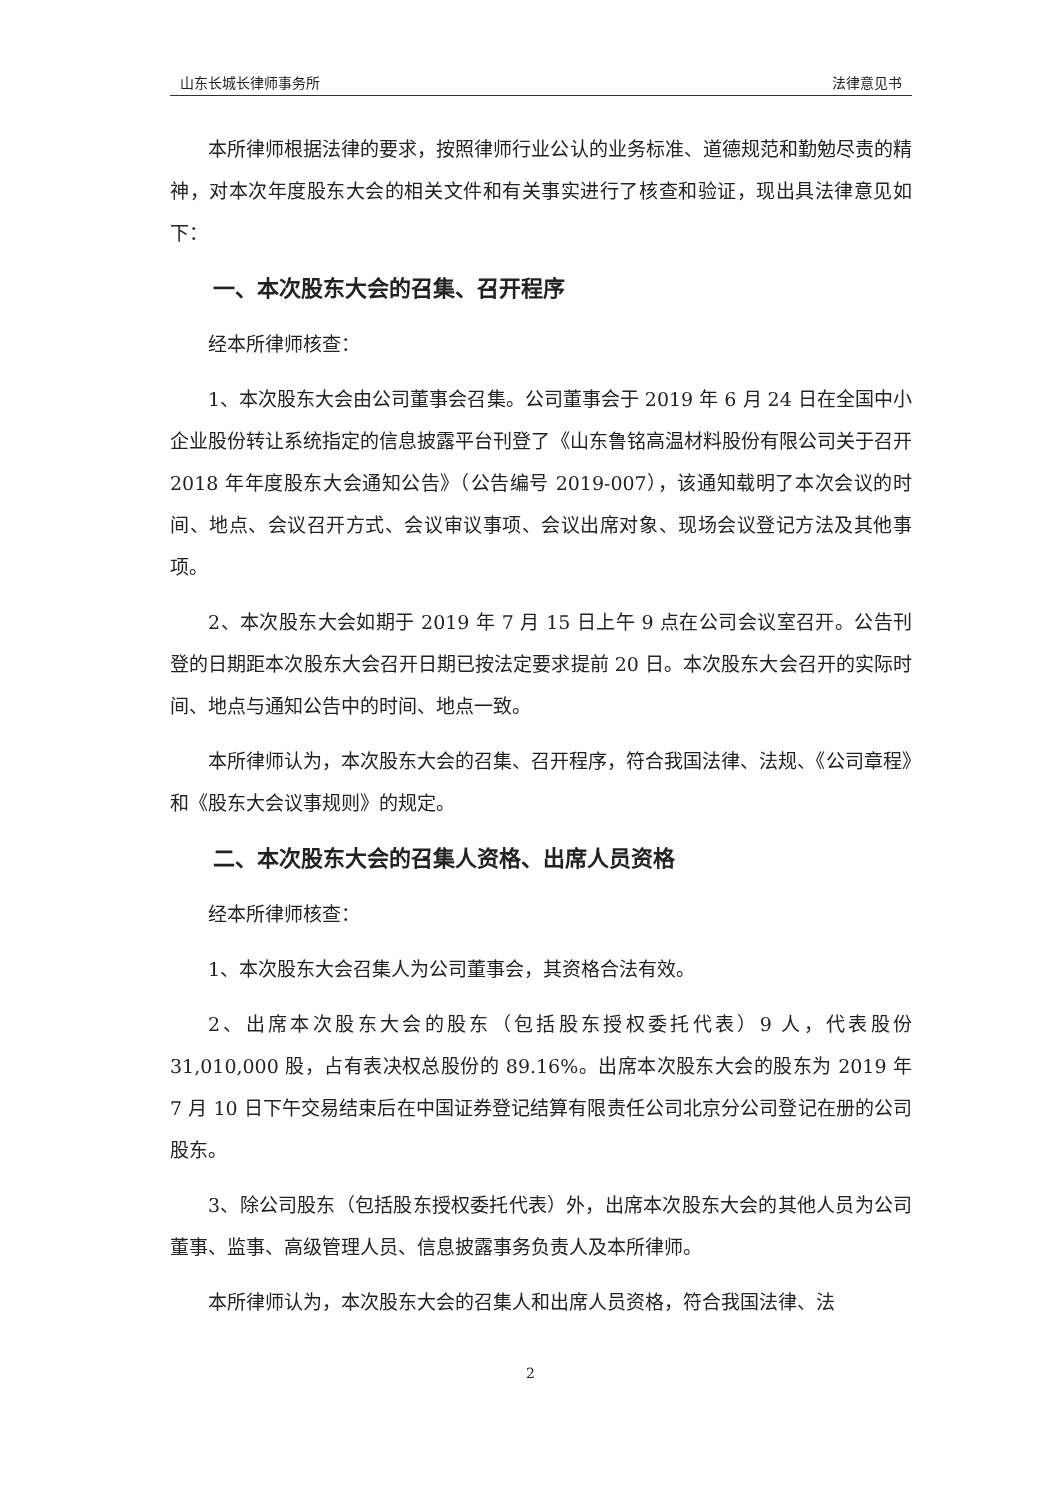山东长城长律师事务所 法律意见书
本所律师根据法律的要求，按照律师行业公认的业务标准、道德规范和勤勉尽责的精神，对本次年度股东大会的相关文件和有关事实进行了核查和验证，现出具法律意见如下：
一、本次股东大会的召集、召开程序
经本所律师核查：
1、本次股东大会由公司董事会召集。公司董事会于 2019 年 6 月 24 日在全国中小企业股份转让系统指定的信息披露平台刊登了《山东鲁铭高温材料股份有限公司关于召开 2018 年年度股东大会通知公告》（公告编号 2019-007），该通知载明了本次会议的时间、地点、会议召开方式、会议审议事项、会议出席对象、现场会议登记方法及其他事项。
2、本次股东大会如期于 2019 年 7 月 15 日上午 9 点在公司会议室召开。公告刊登的日期距本次股东大会召开日期已按法定要求提前 20 日。本次股东大会召开的实际时间、地点与通知公告中的时间、地点一致。
本所律师认为，本次股东大会的召集、召开程序，符合我国法律、法规、《公司章程》和《股东大会议事规则》的规定。
二、本次股东大会的召集人资格、出席人员资格
经本所律师核查：
1、本次股东大会召集人为公司董事会，其资格合法有效。
2、出席本次股东大会的股东（包括股东授权委托代表）9 人，代表股份 31,010,000 股，占有表决权总股份的 89.16%。出席本次股东大会的股东为 2019 年 7 月 10 日下午交易结束后在中国证券登记结算有限责任公司北京分公司登记在册的公司股东。
3、除公司股东（包括股东授权委托代表）外，出席本次股东大会的其他人员为公司董事、监事、高级管理人员、信息披露事务负责人及本所律师。
本所律师认为，本次股东大会的召集人和出席人员资格，符合我国法律、法
2